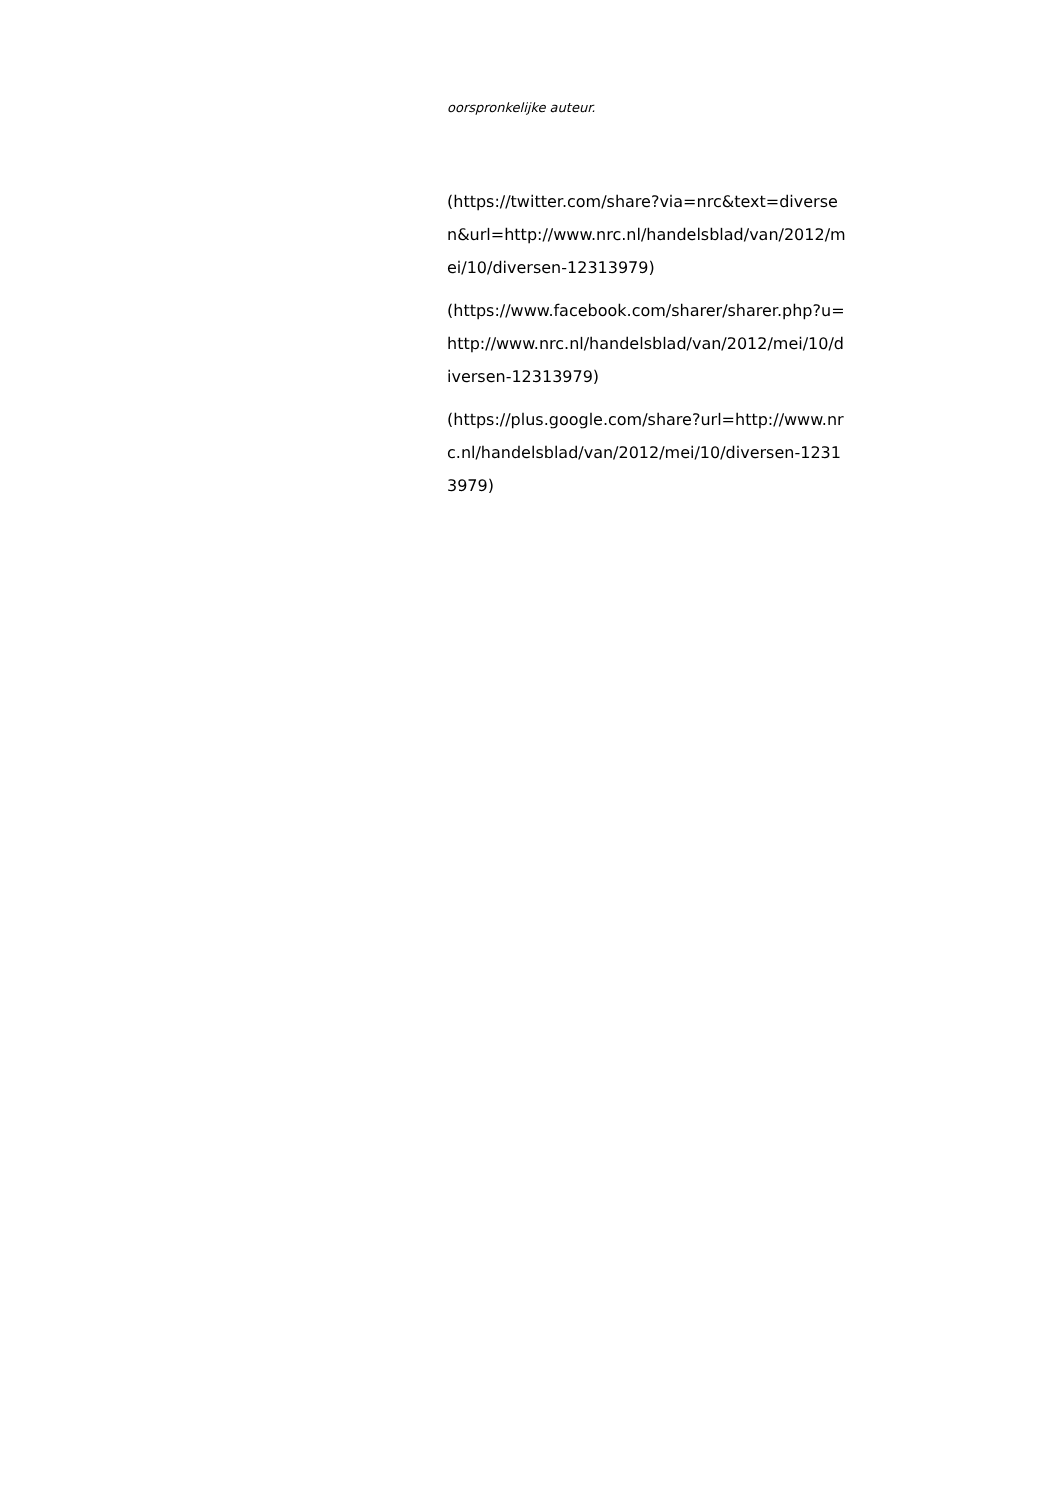oorspronkelijke auteur.
(https://twitter.com/share?via=nrc&text=diversen&url=http://www.nrc.nl/handelsblad/van/2012/mei/10/diversen-12313979)
(https://www.facebook.com/sharer/sharer.php?u=http://www.nrc.nl/handelsblad/van/2012/mei/10/diversen-12313979)
(https://plus.google.com/share?url=http://www.nrc.nl/handelsblad/van/2012/mei/10/diversen-12313979)